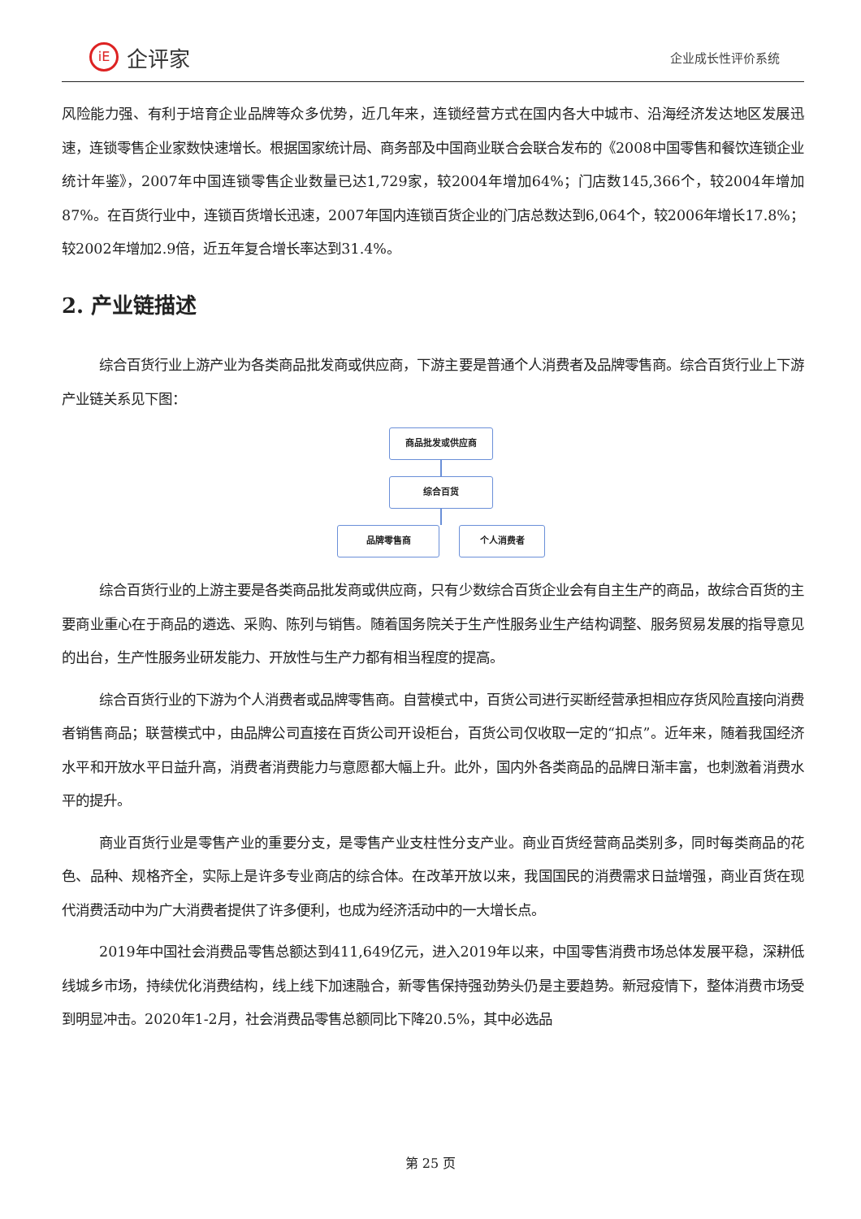iE
企评家
企业成长性评价系统
风险能力强、有利于培育企业品牌等众多优势，近几年来，连锁经营方式在国内各大中城市、沿海经济发达地区发展迅速，连锁零售企业家数快速增长。根据国家统计局、商务部及中国商业联合会联合发布的《2008中国零售和餐饮连锁企业统计年鉴》，2007年中国连锁零售企业数量已达1,729家，较2004年增加64%；门店数145,366个，较2004年增加87%。在百货行业中，连锁百货增长迅速，2007年国内连锁百货企业的门店总数达到6,064个，较2006年增长17.8%；较2002年增加2.9倍，近五年复合增长率达到31.4%。
2. 产业链描述
综合百货行业上游产业为各类商品批发商或供应商，下游主要是普通个人消费者及品牌零售商。综合百货行业上下游产业链关系见下图：
商品批发或供应商
综合百货
品牌零售商 个人消费者
综合百货行业的上游主要是各类商品批发商或供应商，只有少数综合百货企业会有自主生产的商品，故综合百货的主要商业重心在于商品的遴选、采购、陈列与销售。随着国务院关于生产性服务业生产结构调整、服务贸易发展的指导意见的出台，生产性服务业研发能力、开放性与生产力都有相当程度的提高。
综合百货行业的下游为个人消费者或品牌零售商。自营模式中，百货公司进行买断经营承担相应存货风险直接向消费者销售商品；联营模式中，由品牌公司直接在百货公司开设柜台，百货公司仅收取一定的“扣点”。近年来，随着我国经济水平和开放水平日益升高，消费者消费能力与意愿都大幅上升。此外，国内外各类商品的品牌日渐丰富，也刺激着消费水平的提升。
商业百货行业是零售产业的重要分支，是零售产业支柱性分支产业。商业百货经营商品类别多，同时每类商品的花色、品种、规格齐全，实际上是许多专业商店的综合体。在改革开放以来，我国国民的消费需求日益增强，商业百货在现代消费活动中为广大消费者提供了许多便利，也成为经济活动中的一大增长点。
2019年中国社会消费品零售总额达到411,649亿元，进入2019年以来，中国零售消费市场总体发展平稳，深耕低线城乡市场，持续优化消费结构，线上线下加速融合，新零售保持强劲势头仍是主要趋势。新冠疫情下，整体消费市场受到明显冲击。2020年1-2月，社会消费品零售总额同比下降20.5%，其中必选品
第 25 页